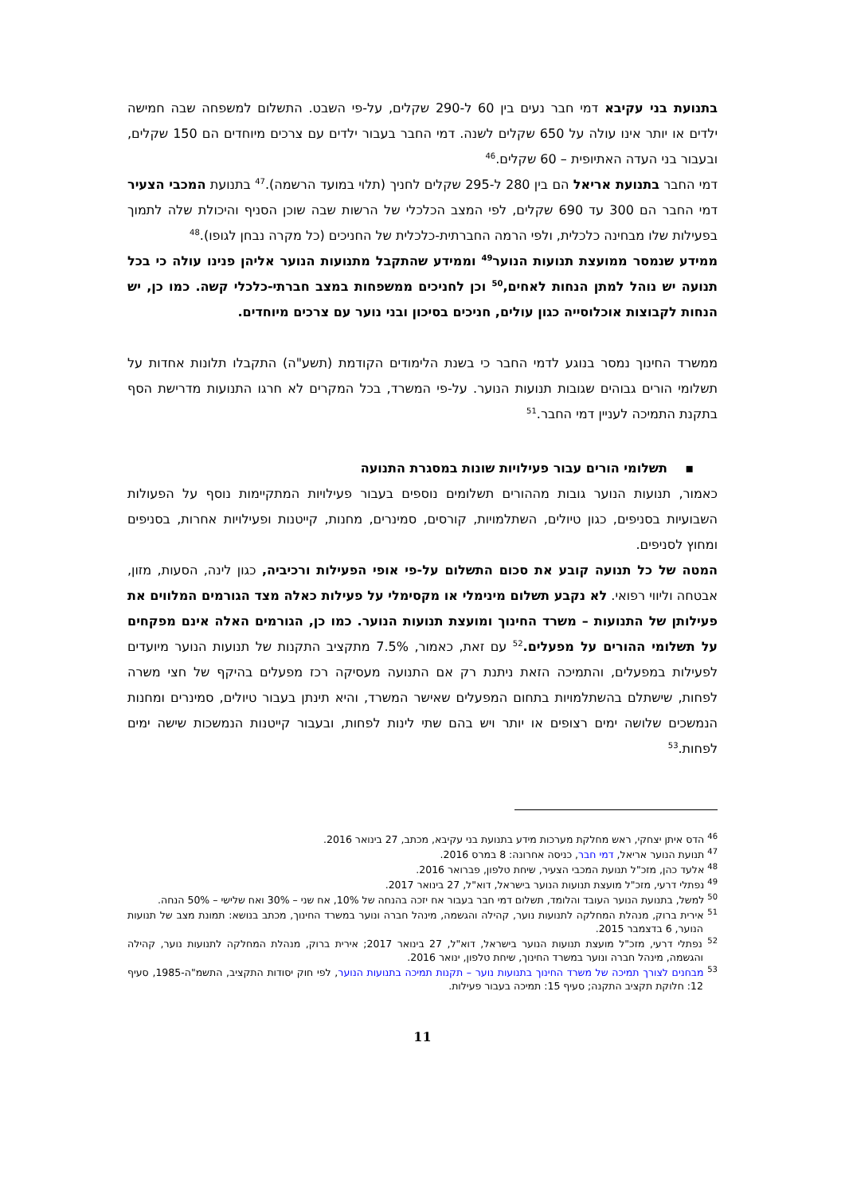בתנועת בני עקיבא דמי חבר נעים בין 60 ל-290 שקלים, על-פי השבט. התשלום למשפחה שבה חמישה ילדים או יותר אינו עולה על 650 שקלים לשנה. דמי החבר בעבור ילדים עם צרכים מיוחדים הם 150 שקלים, ובעבור בני העדה האתיופית – 60 שקלים.<sup>46</sup>
דמי החבר בתנועת אריאל הם בין 280 ל-295 שקלים לחניך (תלוי במועד הרשמה).<sup>47</sup> בתנועת המכבי הצעיר דמי החבר הם 300 עד 690 שקלים, לפי המצב הכלכלי של הרשות שבה שוכן הסניף והיכולת שלה לתמוך בפעילות שלו מבחינה כלכלית, ולפי הרמה החברתית-כלכלית של החניכים (כל מקרה נבחן לגופו).<sup>48</sup>
ממידע שנמסר ממועצת תנועות הנוער<sup>49</sup> וממידע שהתקבל מתנועות הנוער אליהן פנינו עולה כי בכל תנועה יש נוהל למתן הנחות לאחים,<sup>50</sup> וכן לחניכים ממשפחות במצב חברתי-כלכלי קשה. כמו כן, יש הנחות לקבוצות אוכלוסייה כגון עולים, חניכים בסיכון ובני נוער עם צרכים מיוחדים.
ממשרד החינוך נמסר בנוגע לדמי החבר כי בשנת הלימודים הקודמת (תשע"ה) התקבלו תלונות אחדות על תשלומי הורים גבוהים שגובות תנועות הנוער. על-פי המשרד, בכל המקרים לא חרגו התנועות מדרישת הסף בתקנת התמיכה לעניין דמי החבר.<sup>51</sup>
▪ תשלומי הורים עבור פעילויות שונות במסגרת התנועה
כאמור, תנועות הנוער גובות מההורים תשלומים נוספים בעבור פעילויות המתקיימות נוסף על הפעולות השבועיות בסניפים, כגון טיולים, השתלמויות, קורסים, סמינרים, מחנות, קייטנות ופעילויות אחרות, בסניפים ומחוץ לסניפים.
המטה של כל תנועה קובע את סכום התשלום על-פי אופי הפעילות ורכיביה, כגון לינה, הסעות, מזון, אבטחה וליווי רפואי. לא נקבע תשלום מינימלי או מקסימלי על פעילות כאלה מצד הגורמים המלווים את פעילותן של התנועות – משרד החינוך ומועצת תנועות הנוער. כמו כן, הגורמים האלה אינם מפקחים על תשלומי ההורים על מפעלים.<sup>52</sup> עם זאת, כאמור, 7.5% מתקציב התקנות של תנועות הנוער מיועדים לפעילות במפעלים, והתמיכה הזאת ניתנת רק אם התנועה מעסיקה רכז מפעלים בהיקף של חצי משרה לפחות, שישתלם בהשתלמויות בתחום המפעלים שאישר המשרד, והיא תינתן בעבור טיולים, סמינרים ומחנות הנמשכים שלושה ימים רצופים או יותר ויש בהם שתי לינות לפחות, ובעבור קייטנות הנמשכות שישה ימים לפחות.<sup>53</sup>
<sup>46</sup> הדס איתן יצחקי, ראש מחלקת מערכות מידע בתנועת בני עקיבא, מכתב, 27 בינואר 2016.
<sup>47</sup> תנועת הנוער אריאל, דמי חבר, כניסה אחרונה: 8 במרס 2016.
<sup>48</sup> אלעד כהן, מזכ"ל תנועת המכבי הצעיר, שיחת טלפון, פברואר 2016.
<sup>49</sup> נפתלי דרעי, מזכ"ל מועצת תנועות הנוער בישראל, דוא"ל, 27 בינואר 2017.
<sup>50</sup> למשל, בתנועת הנוער העובד והלומד, תשלום דמי חבר בעבור אח יזכה בהנחה של 10%, אח שני – 30% ואח שלישי – 50% הנחה.
<sup>51</sup> אירית ברוק, מנהלת המחלקה לתנועות נוער, קהילה והגשמה, מינהל חברה ונוער במשרד החינוך, מכתב בנושא: תמונת מצב של תנועות הנוער, 6 בדצמבר 2015.
<sup>52</sup> נפתלי דרעי, מזכ"ל מועצת תנועות הנוער בישראל, דוא"ל, 27 בינואר 2017; אירית ברוק, מנהלת המחלקה לתנועות נוער, קהילה והגשמה, מינהל חברה ונוער במשרד החינוך, שיחת טלפון, ינואר 2016.
<sup>53</sup> מבחנים לצורך תמיכה של משרד החינוך בתנועות נוער – תקנות תמיכה בתנועות הנוער, לפי חוק יסודות התקציב, התשמ"ה-1985, סעיף 12: חלוקת תקציב התקנה; סעיף 15: תמיכה בעבור פעילות.
11